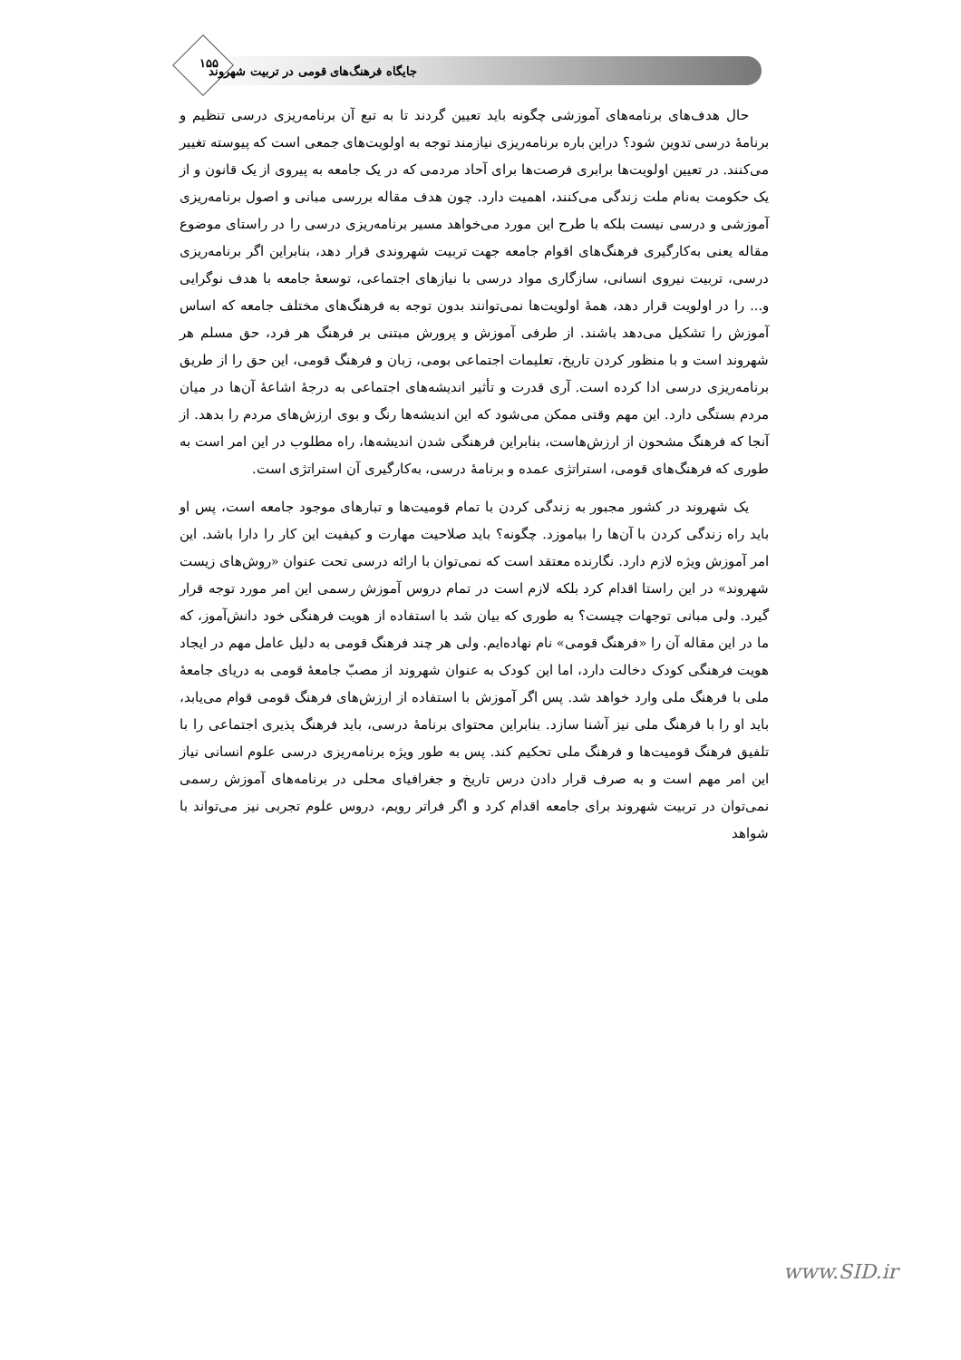۱۵۵
جایگاه فرهنگ‌های قومی در تربیت شهروند
حال هدف‌های برنامه‌های آموزشی چگونه باید تعیین گردند تا به تبع آن برنامه‌ریزی درسی تنظیم و برنامهٔ درسی تدوین شود؟ دراین باره برنامه‌ریزی نیازمند توجه به اولویت‌های جمعی است که پیوسته تغییر می‌کنند. در تعیین اولویت‌ها برابری فرصت‌ها برای آحاد مردمی که در یک جامعه به پیروی از یک قانون و از یک حکومت به‌نام ملت زندگی می‌کنند، اهمیت دارد. چون هدف مقاله بررسی مبانی و اصول برنامه‌ریزی آموزشی و درسی نیست بلکه با طرح این مورد می‌خواهد مسیر برنامه‌ریزی درسی را در راستای موضوع مقاله یعنی به‌کارگیری فرهنگ‌های اقوام جامعه جهت تربیت شهروندی قرار دهد، بنابراین اگر برنامه‌ریزی درسی، تربیت نیروی انسانی، سازگاری مواد درسی با نیازهای اجتماعی، توسعهٔ جامعه با هدف نوگرایی و... را در اولویت قرار دهد، همهٔ اولویت‌ها نمی‌توانند بدون توجه به فرهنگ‌های مختلف جامعه که اساس آموزش را تشکیل می‌دهد باشند. از طرفی آموزش و پرورش مبتنی بر فرهنگ هر فرد، حق مسلم هر شهروند است و با منظور کردن تاریخ، تعلیمات اجتماعی بومی، زبان و فرهنگ قومی، این حق را از طریق برنامه‌ریزی درسی ادا کرده است. آری قدرت و تأثیر اندیشه‌های اجتماعی به درجهٔ اشاعهٔ آن‌ها در میان مردم بستگی دارد. این مهم وقتی ممکن می‌شود که این اندیشه‌ها رنگ و بوی ارزش‌های مردم را بدهد. از آنجا که فرهنگ مشحون از ارزش‌هاست، بنابراین فرهنگی شدن اندیشه‌ها، راه مطلوب در این امر است به طوری که فرهنگ‌های قومی، استراتژی عمده و برنامهٔ درسی، به‌کارگیری آن استراتژی است.
یک شهروند در کشور مجبور به زندگی کردن با تمام قومیت‌ها و تبارهای موجود جامعه است، پس او باید راه زندگی کردن با آن‌ها را بیاموزد. چگونه؟ باید صلاحیت مهارت و کیفیت این کار را دارا باشد. این امر آموزش ویژه لازم دارد. نگارنده معتقد است که نمی‌توان با ارائه درسی تحت عنوان «روش‌های زیست شهروند» در این راستا اقدام کرد بلکه لازم است در تمام دروس آموزش رسمی این امر مورد توجه قرار گیرد. ولی مبانی توجهات چیست؟ به طوری که بیان شد با استفاده از هویت فرهنگی خود دانش‌آموز، که ما در این مقاله آن را «فرهنگ قومی» نام نهاده‌ایم. ولی هر چند فرهنگ قومی به دلیل عامل مهم در ایجاد هویت فرهنگی کودک دخالت دارد، اما این کودک به عنوان شهروند از مصبّ جامعهٔ قومی به دریای جامعهٔ ملی با فرهنگ ملی وارد خواهد شد. پس اگر آموزش با استفاده از ارزش‌های فرهنگ قومی قوام می‌یابد، باید او را با فرهنگ ملی نیز آشنا سازد. بنابراین محتوای برنامهٔ درسی، باید فرهنگ پذیری اجتماعی را با تلفیق فرهنگ قومیت‌ها و فرهنگ ملی تحکیم کند. پس به طور ویژه برنامه‌ریزی درسی علوم انسانی نیاز این امر مهم است و به صرف قرار دادن درس تاریخ و جغرافیای محلی در برنامه‌های آموزش رسمی نمی‌توان در تربیت شهروند برای جامعه اقدام کرد و اگر فراتر رویم، دروس علوم تجربی نیز می‌تواند با شواهد
www.SID.ir